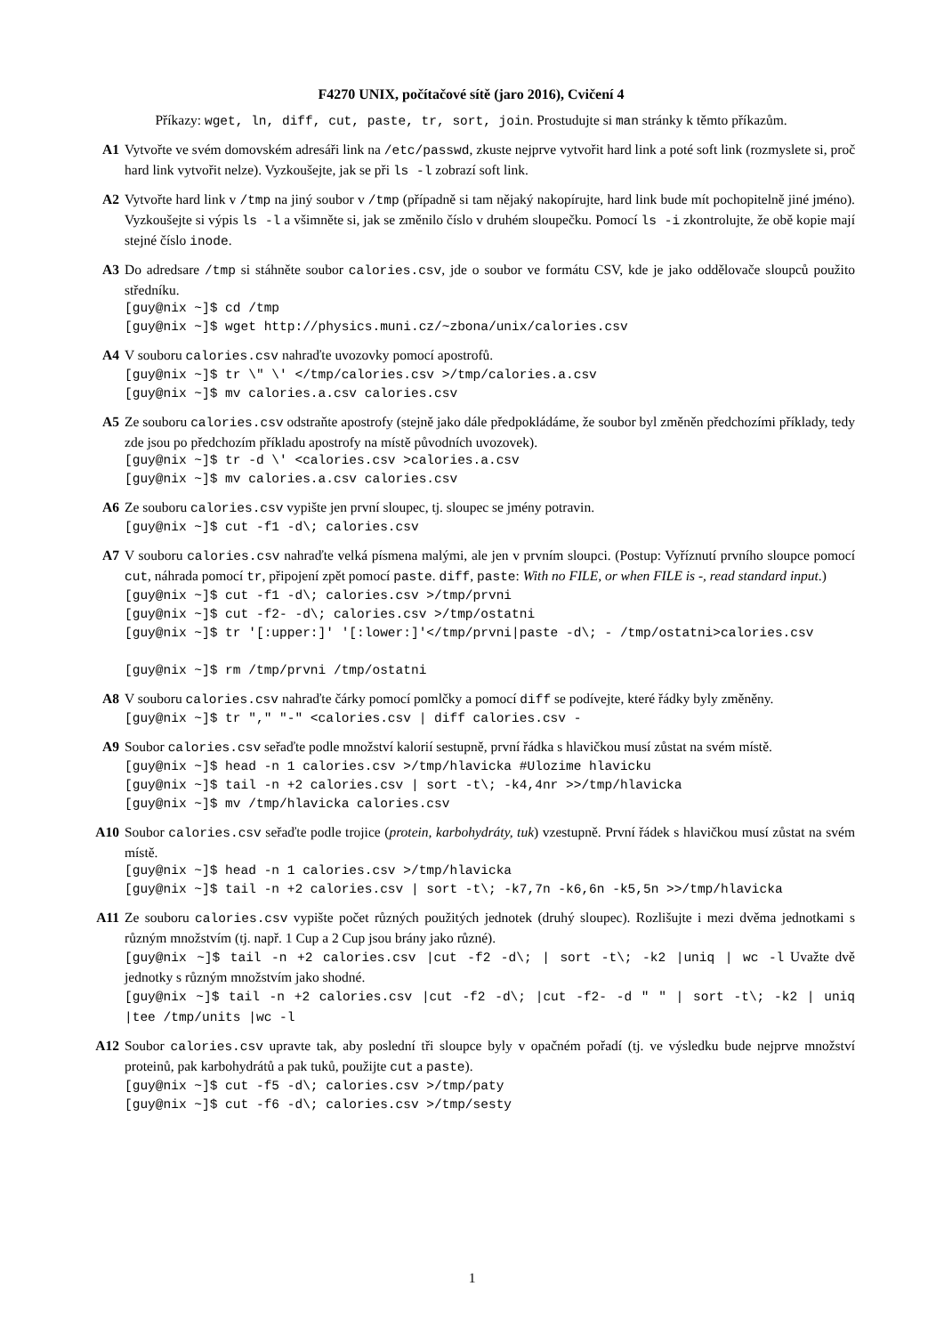F4270 UNIX, počítačové sítě (jaro 2016), Cvičení 4
Příkazy: wget, ln, diff, cut, paste, tr, sort, join. Prostudujte si man stránky k těmto příkazům.
A1 Vytvořte ve svém domovském adresáři link na /etc/passwd, zkuste nejprve vytvořit hard link a poté soft link (rozmyslete si, proč hard link vytvořit nelze). Vyzkoušejte, jak se při ls -l zobrazí soft link.
A2 Vytvořte hard link v /tmp na jiný soubor v /tmp (případně si tam nějaký nakopírujte, hard link bude mít pochopitelně jiné jméno). Vyzkoušejte si výpis ls -l a všimněte si, jak se změnilo číslo v druhém sloupečku. Pomocí ls -i zkontrolujte, že obě kopie mají stejné číslo inode.
A3 Do adredsare /tmp si stáhněte soubor calories.csv, jde o soubor ve formátu CSV, kde je jako oddělovače sloupců použito středníku.
[guy@nix ~]$ cd /tmp [guy@nix ~]$ wget http://physics.muni.cz/~zbona/unix/calories.csv
A4 V souboru calories.csv nahraďte uvozovky pomocí apostrofů.
[guy@nix ~]$ tr \" \' </tmp/calories.csv >/tmp/calories.a.csv [guy@nix ~]$ mv calories.a.csv calories.csv
A5 Ze souboru calories.csv odstraňte apostrofy (stejně jako dále předpokládáme, že soubor byl změněn předchozími příklady, tedy zde jsou po předchozím příkladu apostrofy na místě původních uvozovek).
[guy@nix ~]$ tr -d \' <calories.csv >calories.a.csv [guy@nix ~]$ mv calories.a.csv calories.csv
A6 Ze souboru calories.csv vypište jen první sloupec, tj. sloupec se jmény potravin.
[guy@nix ~]$ cut -f1 -d\; calories.csv
A7 V souboru calories.csv nahraďte velká písmena malými, ale jen v prvním sloupci. (Postup: Vyříznutí prvního sloupce pomocí cut, náhrada pomocí tr, připojení zpět pomocí paste. diff, paste: With no FILE, or when FILE is -, read standard input.)
[guy@nix ~]$ cut -f1 -d\; calories.csv >/tmp/prvni [guy@nix ~]$ cut -f2- -d\; calories.csv >/tmp/ostatni [guy@nix ~]$ tr '[:upper:]' '[:lower:]'</tmp/prvni|paste -d\; - /tmp/ostatni>calories.csv [guy@nix ~]$ rm /tmp/prvni /tmp/ostatni
A8 V souboru calories.csv nahraďte čárky pomocí pomlčky a pomocí diff se podívejte, které řádky byly změněny.
[guy@nix ~]$ tr "," "-" <calories.csv | diff calories.csv -
A9 Soubor calories.csv seřaďte podle množství kalorií sestupně, první řádka s hlavičkou musí zůstat na svém místě.
[guy@nix ~]$ head -n 1 calories.csv >/tmp/hlavicka #Ulozime hlavicku [guy@nix ~]$ tail -n +2 calories.csv | sort -t\; -k4,4nr >>/tmp/hlavicka [guy@nix ~]$ mv /tmp/hlavicka calories.csv
A10 Soubor calories.csv seřaďte podle trojice (protein, karbohydráty, tuk) vzestupně. První řádek s hlavičkou musí zůstat na svém místě.
[guy@nix ~]$ head -n 1 calories.csv >/tmp/hlavicka [guy@nix ~]$ tail -n +2 calories.csv | sort -t\; -k7,7n -k6,6n -k5,5n >>/tmp/hlavicka
A11 Ze souboru calories.csv vypište počet různých použitých jednotek (druhý sloupec). Rozlišujte i mezi dvěma jednotkami s různým množstvím (tj. např. 1 Cup a 2 Cup jsou brány jako různé).
[guy@nix ~]$ tail -n +2 calories.csv |cut -f2 -d\; | sort -t\; -k2 |uniq | wc -l Uvažte dvě jednotky s různým množstvím jako shodné.
[guy@nix ~]$ tail -n +2 calories.csv |cut -f2 -d\; |cut -f2- -d " " | sort -t\; -k2 | uniq |tee /tmp/units |wc -l
A12 Soubor calories.csv upravte tak, aby poslední tři sloupce byly v opačném pořadí (tj. ve výsledku bude nejprve množství proteinů, pak karbohydrátů a pak tuků, použijte cut a paste).
[guy@nix ~]$ cut -f5 -d\; calories.csv >/tmp/paty [guy@nix ~]$ cut -f6 -d\; calories.csv >/tmp/sesty
1